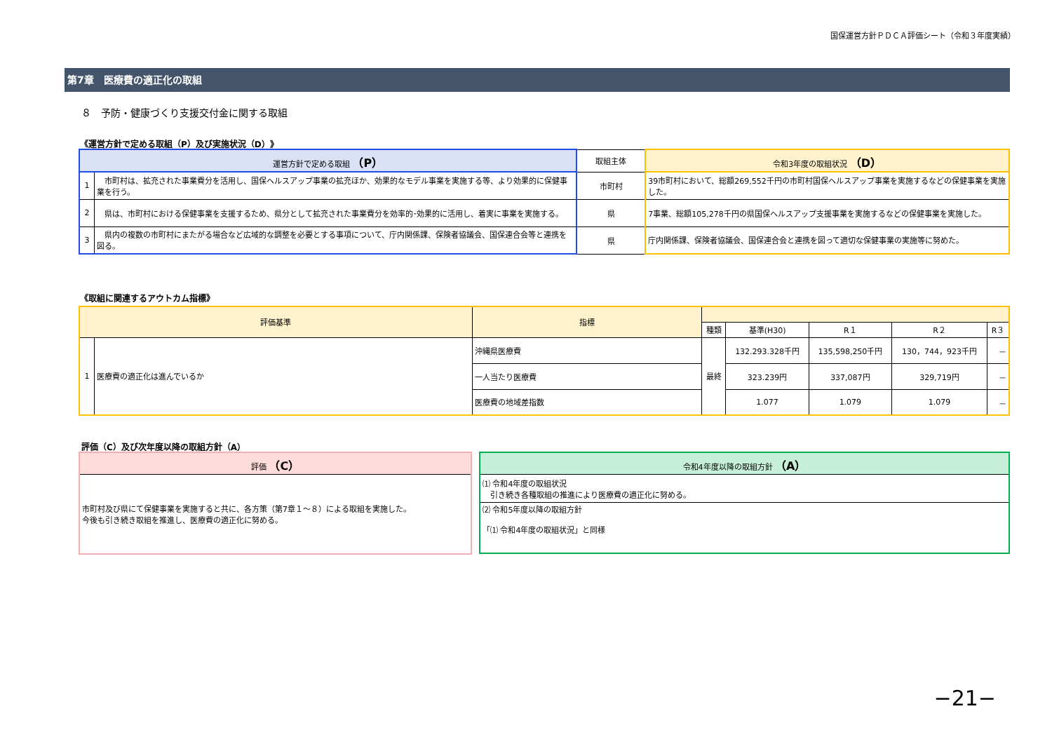国保運営方針ＰＤＣＡ評価シート（令和３年度実績）
第7章　医療費の適正化の取組
８　予防・健康づくり支援交付金に関する取組
《運営方針で定める取組（P）及び実施状況（D）》
| 運営方針で定める取組 （P） | | 取組主体 | 令和3年度の取組状況 （D） |
| --- | --- | --- | --- |
| 1 | 市町村は、拡充された事業費分を活用し、国保ヘルスアップ事業の拡充ほか、効果的なモデル事業を実施する等、より効果的に保健事業を行う。 | 市町村 | 39市町村において、総額269,552千円の市町村国保ヘルスアップ事業を実施するなどの保健事業を実施した。 |
| 2 | 県は、市町村における保健事業を支援するため、県分として拡充された事業費分を効率的･効果的に活用し、着実に事業を実施する。 | 県 | 7事業、総額105,278千円の県国保ヘルスアップ支援事業を実施するなどの保健事業を実施した。 |
| 3 | 県内の複数の市町村にまたがる場合など広域的な調整を必要とする事項について、庁内関係課、保険者協議会、国保連合会等と連携を図る。 | 県 | 庁内関係課、保険者協議会、国保連合会と連携を図って適切な保健事業の実施等に努めた。 |
《取組に関連するアウトカム指標》
| 評価基準 | | 指標 | | | | | |
| --- | --- | --- | --- | --- | --- | --- | --- |
| | | | 種類 | 基準(H30) | R１ | R２ | R３ |
| 1 | 医療費の適正化は進んでいるか | 沖縄県医療費 | 最終 | 132.293.328千円 | 135,598,250千円 | 130，744，923千円 | － |
| | | 一人当たり医療費 | | 323.239円 | 337,087円 | 329,719円 | － |
| | | 医療費の地域差指数 | | 1.077 | 1.079 | 1.079 | － |
評価（C）及び次年度以降の取組方針（A）
| 評価 （C） |
| --- |
| 市町村及び県にて保健事業を実施すると共に、各方策（第7章１～８）による取組を実施した。 今後も引き続き取組を推進し、医療費の適正化に努める。 |
| 令和4年度以降の取組方針 （A） |
| --- |
| ⑴ 令和4年度の取組状況 引き続き各種取組の推進により医療費の適正化に努める。 |
| ⑵ 令和5年度以降の取組方針 「⑴ 令和4年度の取組状況」と同様 |
−21−